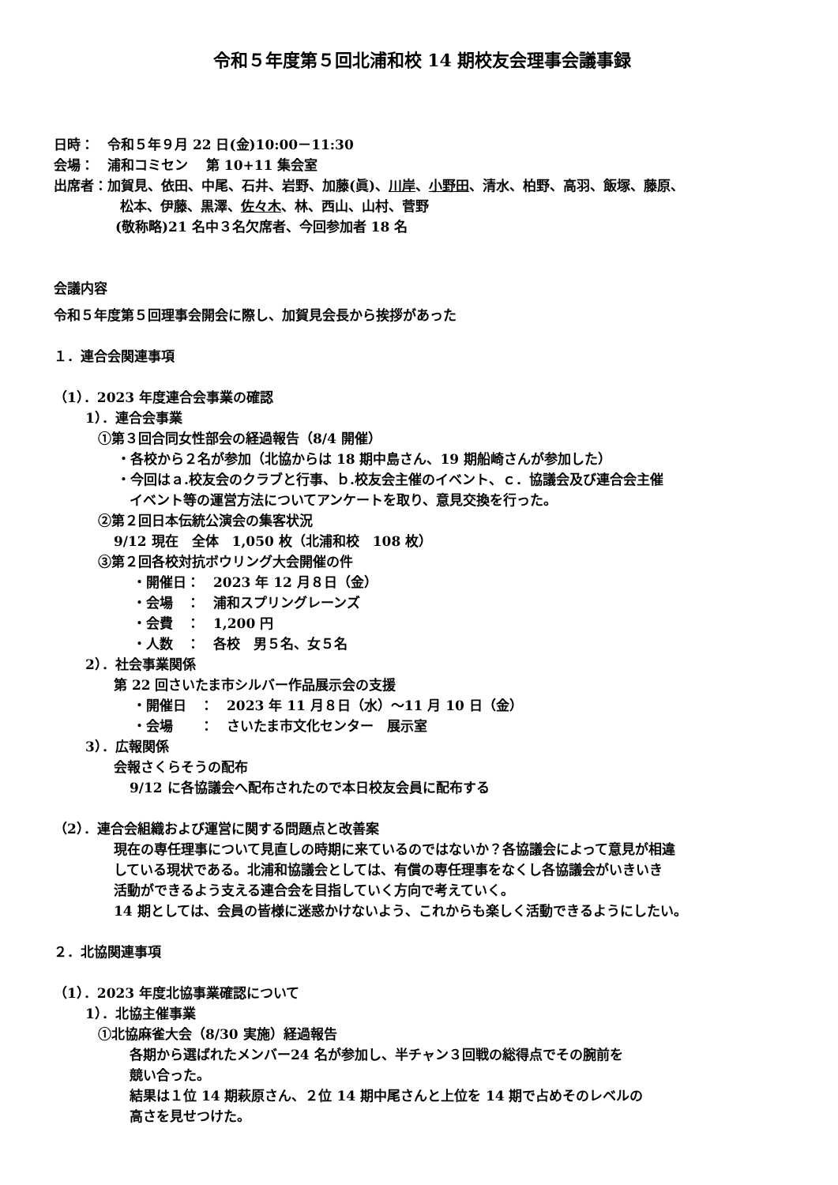令和５年度第５回北浦和校 14 期校友会理事会議事録
日時：　令和５年９月 22 日(金)10:00－11:30
会場：　浦和コミセン　 第 10+11 集会室
出席者：加賀見、依田、中尾、石井、岩野、加藤(眞)、川岸、小野田、清水、柏野、高羽、飯塚、藤原、
松本、伊藤、黒澤、佐々木、林、西山、山村、菅野
(敬称略)21 名中３名欠席者、今回参加者 18 名
会議内容
令和５年度第５回理事会開会に際し、加賀見会長から挨拶があった
１．連合会関連事項
（1）．2023 年度連合会事業の確認
1）．連合会事業
①第３回合同女性部会の経過報告（8/4 開催）
・各校から２名が参加（北協からは 18 期中島さん、19 期船崎さんが参加した）
・今回はａ.校友会のクラブと行事、ｂ.校友会主催のイベント、ｃ．協議会及び連合会主催
イベント等の運営方法についてアンケートを取り、意見交換を行った。
②第２回日本伝統公演会の集客状況
9/12 現在　全体　1,050 枚（北浦和校　108 枚）
③第２回各校対抗ボウリング大会開催の件
・開催日：　2023 年 12 月８日（金）
・会場　：　浦和スプリングレーンズ
・会費　：　1,200 円
・人数　：　各校　男５名、女５名
2）．社会事業関係
第 22 回さいたま市シルバー作品展示会の支援
・開催日　：　2023 年 11 月８日（水）～11 月 10 日（金）
・会場　　：　さいたま市文化センター　展示室
3）．広報関係
会報さくらそうの配布
9/12 に各協議会へ配布されたので本日校友会員に配布する
（2）．連合会組織および運営に関する問題点と改善案
現在の専任理事について見直しの時期に来ているのではないか？各協議会によって意見が相違
している現状である。北浦和協議会としては、有償の専任理事をなくし各協議会がいきいき
活動ができるよう支える連合会を目指していく方向で考えていく。
14 期としては、会員の皆様に迷惑かけないよう、これからも楽しく活動できるようにしたい。
２．北協関連事項
（1）．2023 年度北協事業確認について
1）．北協主催事業
①北協麻雀大会（8/30 実施）経過報告
各期から選ばれたメンバー24 名が参加し、半チャン３回戦の総得点でその腕前を
競い合った。
結果は１位 14 期萩原さん、２位 14 期中尾さんと上位を 14 期で占めそのレベルの
高さを見せつけた。